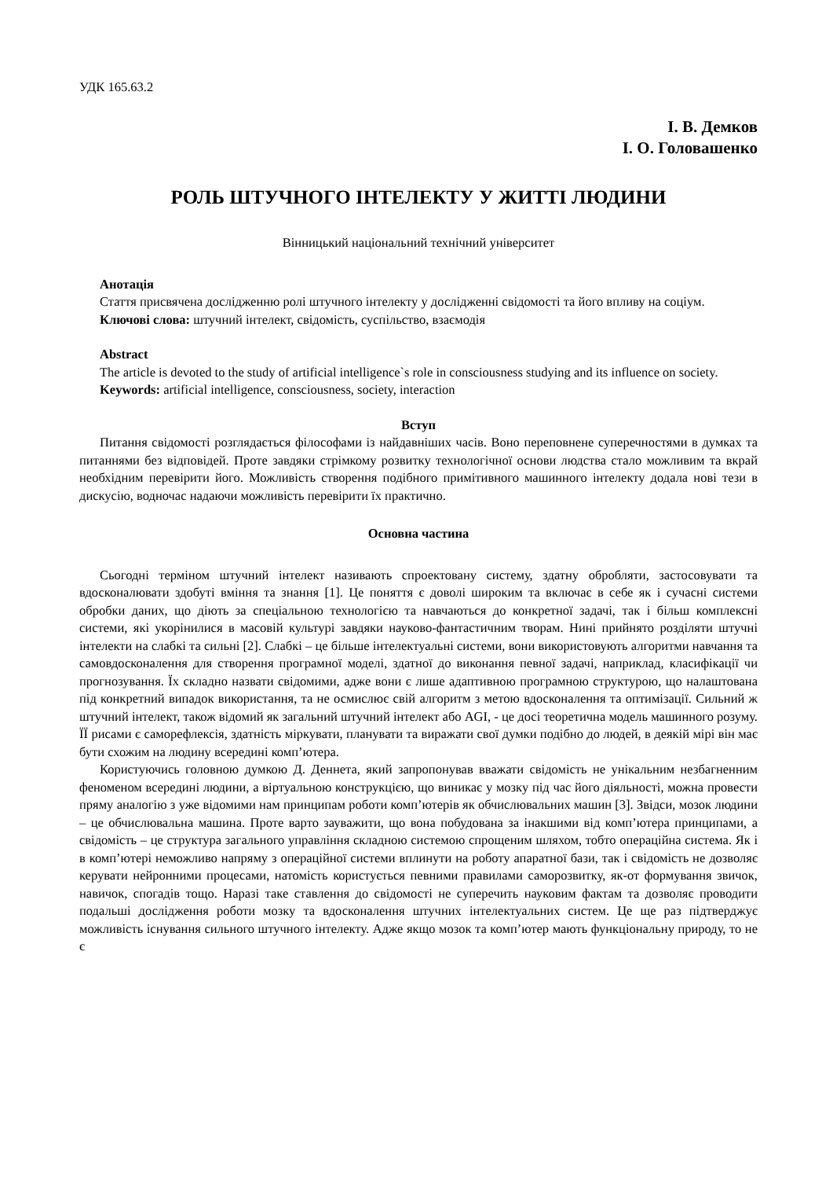УДК 165.63.2
І. В. Демков
І. О. Головашенко
РОЛЬ ШТУЧНОГО ІНТЕЛЕКТУ У ЖИТТІ ЛЮДИНИ
Вінницький національний технічний університет
Анотація
Стаття присвячена дослідженню ролі штучного інтелекту у дослідженні свідомості та його впливу на соціум.
Ключові слова: штучний інтелект, свідомість, суспільство, взаємодія
Abstract
The article is devoted to the study of artificial intelligence`s role in consciousness studying and its influence on society.
Keywords: artificial intelligence, consciousness, society, interaction
Вступ
Питання свідомості розглядається філософами із найдавніших часів. Воно переповнене суперечностями в думках та питаннями без відповідей. Проте завдяки стрімкому розвитку технологічної основи людства стало можливим та вкрай необхідним перевірити його. Можливість створення подібного примітивного машинного інтелекту додала нові тези в дискусію, водночас надаючи можливість перевірити їх практично.
Основна частина
Сьогодні терміном штучний інтелект називають спроектовану систему, здатну обробляти, застосовувати та вдосконалювати здобуті вміння та знання [1]. Це поняття є доволі широким та включає в себе як і сучасні системи обробки даних, що діють за спеціальною технологією та навчаються до конкретної задачі, так і більш комплексні системи, які укорінилися в масовій культурі завдяки науково-фантастичним творам. Нині прийнято розділяти штучні інтелекти на слабкі та сильні [2]. Слабкі – це більше інтелектуальні системи, вони використовують алгоритми навчання та самовдосконалення для створення програмної моделі, здатної до виконання певної задачі, наприклад, класифікації чи прогнозування. Їх складно назвати свідомими, адже вони є лише адаптивною програмною структурою, що налаштована під конкретний випадок використання, та не осмислює свій алгоритм з метою вдосконалення та оптимізації. Сильний ж штучний інтелект, також відомий як загальний штучний інтелект або AGI, - це досі теоретична модель машинного розуму. ЇЇ рисами є саморефлексія, здатність міркувати, планувати та виражати свої думки подібно до людей, в деякій мірі він має бути схожим на людину всередині комп’ютера.
Користуючись головною думкою Д. Деннета, який запропонував вважати свідомість не унікальним незбагненним феноменом всередині людини, а віртуальною конструкцією, що виникає у мозку під час його діяльності, можна провести пряму аналогію з уже відомими нам принципам роботи комп’ютерів як обчислювальних машин [3]. Звідси, мозок людини – це обчислювальна машина. Проте варто зауважити, що вона побудована за інакшими від комп’ютера принципами, а свідомість – це структура загального управління складною системою спрощеним шляхом, тобто операційна система. Як і в комп’ютері неможливо напряму з операційної системи вплинути на роботу апаратної бази, так і свідомість не дозволяє керувати нейронними процесами, натомість користується певними правилами саморозвитку, як-от формування звичок, навичок, спогадів тощо. Наразі таке ставлення до свідомості не суперечить науковим фактам та дозволяє проводити подальші дослідження роботи мозку та вдосконалення штучних інтелектуальних систем. Це ще раз підтверджує можливість існування сильного штучного інтелекту. Адже якщо мозок та комп’ютер мають функціональну природу, то не є